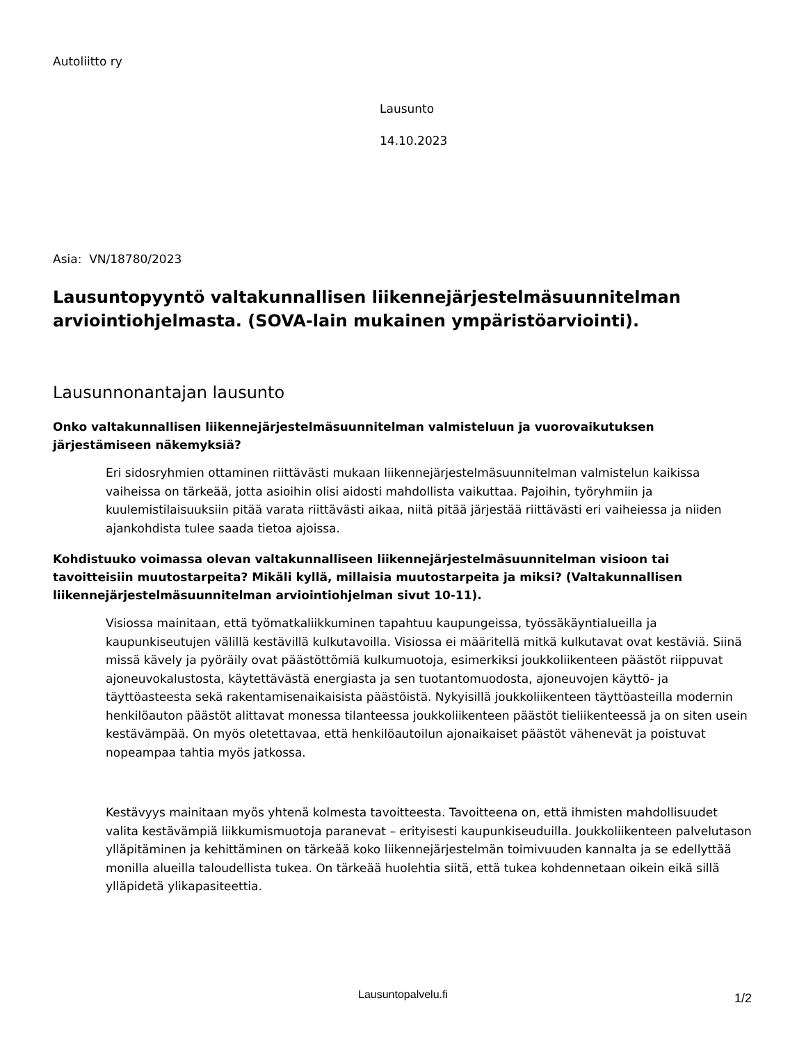Autoliitto ry
Lausunto
14.10.2023
Asia: VN/18780/2023
Lausuntopyyntö valtakunnallisen liikennejärjestelmäsuunnitelman arviointiohjelmasta. (SOVA-lain mukainen ympäristöarviointi).
Lausunnonantajan lausunto
Onko valtakunnallisen liikennejärjestelmäsuunnitelman valmisteluun ja vuorovaikutuksen järjestämiseen näkemyksiä?
Eri sidosryhmien ottaminen riittävästi mukaan liikennejärjestelmäsuunnitelman valmistelun kaikissa vaiheissa on tärkeää, jotta asioihin olisi aidosti mahdollista vaikuttaa. Pajoihin, työryhmiin ja kuulemistilaisuuksiin pitää varata riittävästi aikaa, niitä pitää järjestää riittävästi eri vaiheiessa ja niiden ajankohdista tulee saada tietoa ajoissa.
Kohdistuuko voimassa olevan valtakunnalliseen liikennejärjestelmäsuunnitelman visioon tai tavoitteisiin muutostarpeita? Mikäli kyllä, millaisia muutostarpeita ja miksi? (Valtakunnallisen liikennejärjestelmäsuunnitelman arviointiohjelman sivut 10-11).
Visiossa mainitaan, että työmatkaliikkuminen tapahtuu kaupungeissa, työssäkäyntialueilla ja kaupunkiseutujen välillä kestävillä kulkutavoilla. Visiossa ei määritellä mitkä kulkutavat ovat kestäviä. Siinä missä kävely ja pyöräily ovat päästöttömiä kulkumuotoja, esimerkiksi joukkoliikenteen päästöt riippuvat ajoneuvokalustosta, käytettävästä energiasta ja sen tuotantomuodosta, ajoneuvojen käyttö- ja täyttöasteesta sekä rakentamisenaikaisista päästöistä. Nykyisillä joukkoliikenteen täyttöasteilla modernin henkilöauton päästöt alittavat monessa tilanteessa joukkoliikenteen päästöt tieliikenteessä ja on siten usein kestävämpää. On myös oletettavaa, että henkilöautoilun ajonaikaiset päästöt vähenevät ja poistuvat nopeampaa tahtia myös jatkossa.
Kestävyys mainitaan myös yhtenä kolmesta tavoitteesta. Tavoitteena on, että ihmisten mahdollisuudet valita kestävämpiä liikkumismuotoja paranevat – erityisesti kaupunkiseuduilla. Joukkoliikenteen palvelutason ylläpitäminen ja kehittäminen on tärkeää koko liikennejärjestelmän toimivuuden kannalta ja se edellyttää monilla alueilla taloudellista tukea. On tärkeää huolehtia siitä, että tukea kohdennetaan oikein eikä sillä ylläpidetä ylikapasiteettia.
Lausuntopalvelu.fi 1/2